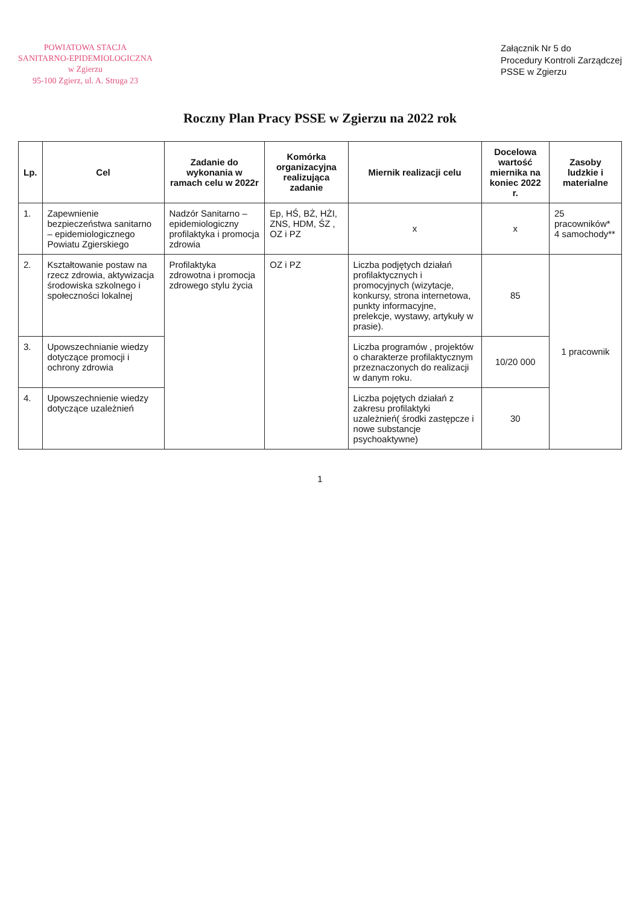POWIATOWA STACJA
SANITARNO-EPIDEMIOLOGICZNA
w Zgierzu
95-100 Zgierz, ul. A. Struga 23
Załącznik Nr 5 do
Procedury Kontroli Zarządczej
PSSE w Zgierzu
Roczny Plan Pracy PSSE w Zgierzu na 2022 rok
| Lp. | Cel | Zadanie do wykonania w ramach celu w 2022r | Komórka organizacyjna realizująca zadanie | Miernik realizacji celu | Docelowa wartość miernika na koniec 2022 r. | Zasoby ludzkie i materialne |
| --- | --- | --- | --- | --- | --- | --- |
| 1. | Zapewnienie bezpieczeństwa sanitarno – epidemiologicznego Powiatu Zgierskiego | Nadzór Sanitarno – epidemiologiczny profilaktyka i promocja zdrowia | Ep, HŚ, BŻ, HŻI, ZNS, HDM, ŚZ , OZ i PZ | x | x | 25 pracowników* 4 samochody** |
| 2. | Kształtowanie postaw na rzecz zdrowia, aktywizacja środowiska szkolnego i społeczności lokalnej | Profilaktyka zdrowotna i promocja zdrowego stylu życia | OZ i PZ | Liczba podjętych działań profilaktycznych i promocyjnych (wizytacje, konkursy, strona internetowa, punkty informacyjne, prelekcje, wystawy, artykuły w prasie). | 85 | 1 pracownik |
| 3. | Upowszechnianie wiedzy dotyczące promocji i ochrony zdrowia | | | Liczba programów , projektów o charakterze profilaktycznym przeznaczonych do realizacji w danym roku. | 10/20 000 | |
| 4. | Upowszechnienie wiedzy dotyczące uzależnień | | | Liczba pojętych działań z zakresu profilaktyki uzależnień( środki zastępcze i nowe substancje psychoaktywne) | 30 | |
1